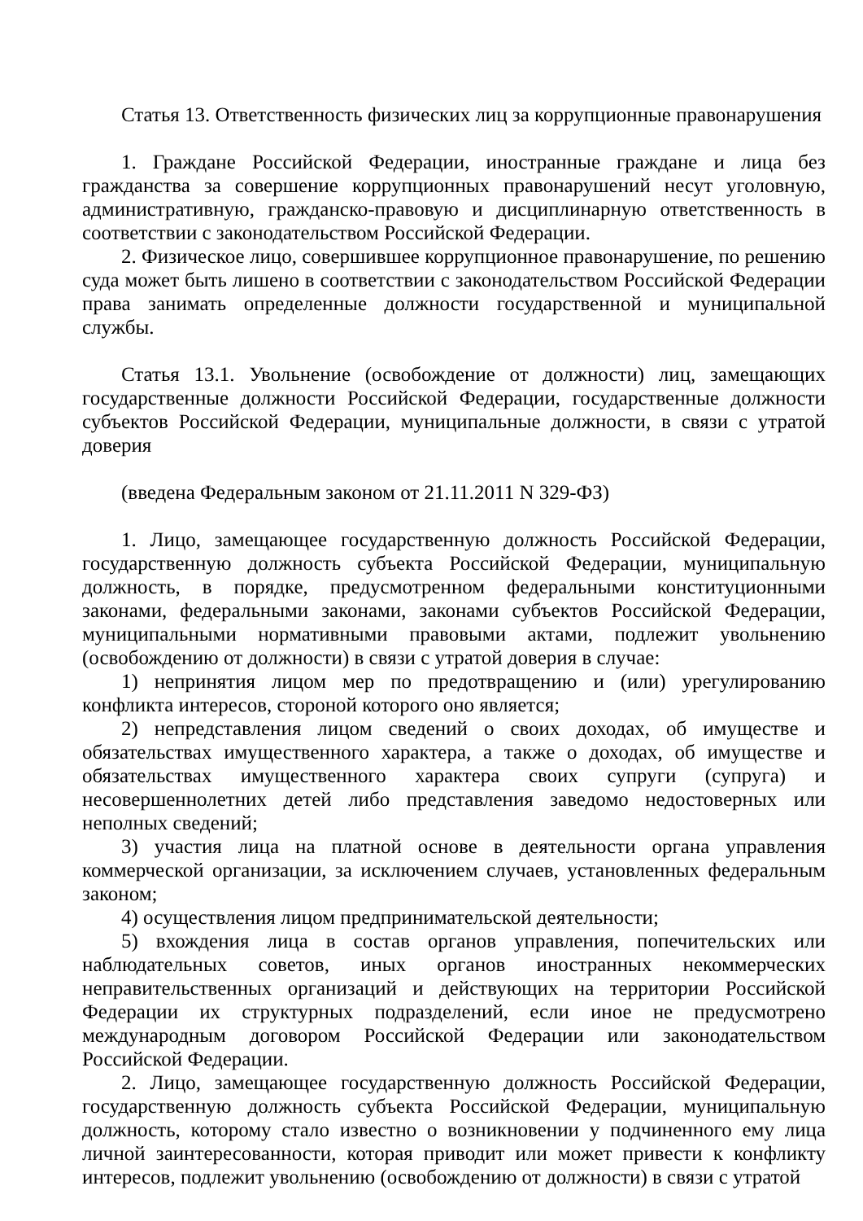Статья 13. Ответственность физических лиц за коррупционные правонарушения
1. Граждане Российской Федерации, иностранные граждане и лица без гражданства за совершение коррупционных правонарушений несут уголовную, административную, гражданско-правовую и дисциплинарную ответственность в соответствии с законодательством Российской Федерации.
2. Физическое лицо, совершившее коррупционное правонарушение, по решению суда может быть лишено в соответствии с законодательством Российской Федерации права занимать определенные должности государственной и муниципальной службы.
Статья 13.1. Увольнение (освобождение от должности) лиц, замещающих государственные должности Российской Федерации, государственные должности субъектов Российской Федерации, муниципальные должности, в связи с утратой доверия
(введена Федеральным законом от 21.11.2011 N 329-ФЗ)
1. Лицо, замещающее государственную должность Российской Федерации, государственную должность субъекта Российской Федерации, муниципальную должность, в порядке, предусмотренном федеральными конституционными законами, федеральными законами, законами субъектов Российской Федерации, муниципальными нормативными правовыми актами, подлежит увольнению (освобождению от должности) в связи с утратой доверия в случае:
1) непринятия лицом мер по предотвращению и (или) урегулированию конфликта интересов, стороной которого оно является;
2) непредставления лицом сведений о своих доходах, об имуществе и обязательствах имущественного характера, а также о доходах, об имуществе и обязательствах имущественного характера своих супруги (супруга) и несовершеннолетних детей либо представления заведомо недостоверных или неполных сведений;
3) участия лица на платной основе в деятельности органа управления коммерческой организации, за исключением случаев, установленных федеральным законом;
4) осуществления лицом предпринимательской деятельности;
5) вхождения лица в состав органов управления, попечительских или наблюдательных советов, иных органов иностранных некоммерческих неправительственных организаций и действующих на территории Российской Федерации их структурных подразделений, если иное не предусмотрено международным договором Российской Федерации или законодательством Российской Федерации.
2. Лицо, замещающее государственную должность Российской Федерации, государственную должность субъекта Российской Федерации, муниципальную должность, которому стало известно о возникновении у подчиненного ему лица личной заинтересованности, которая приводит или может привести к конфликту интересов, подлежит увольнению (освобождению от должности) в связи с утратой